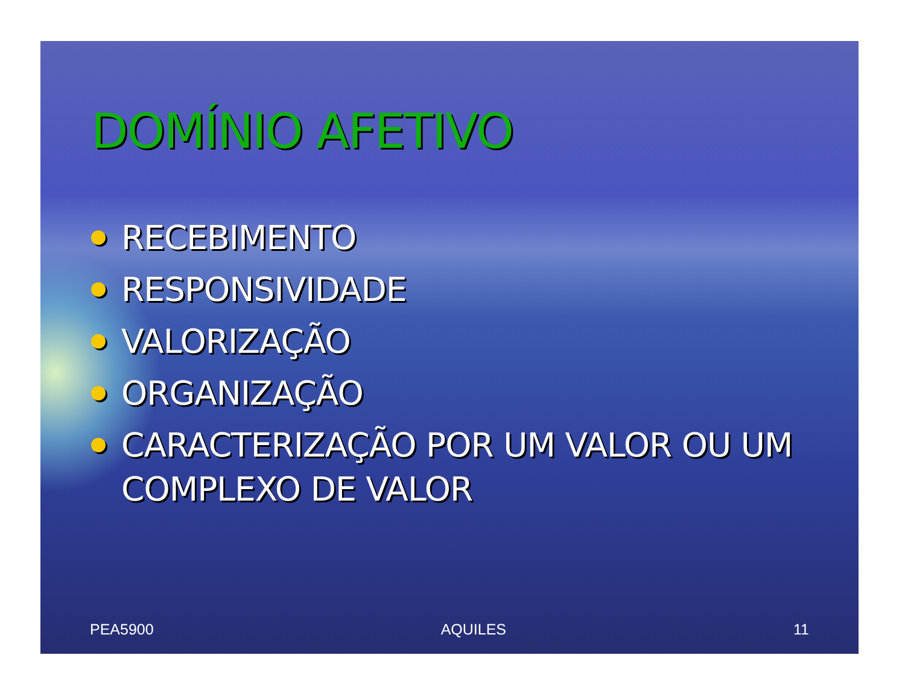DOMÍNIO AFETIVO
RECEBIMENTO
RESPONSIVIDADE
VALORIZAÇÃO
ORGANIZAÇÃO
CARACTERIZAÇÃO POR UM VALOR OU UM COMPLEXO DE VALOR
PEA5900 AQUILES 11